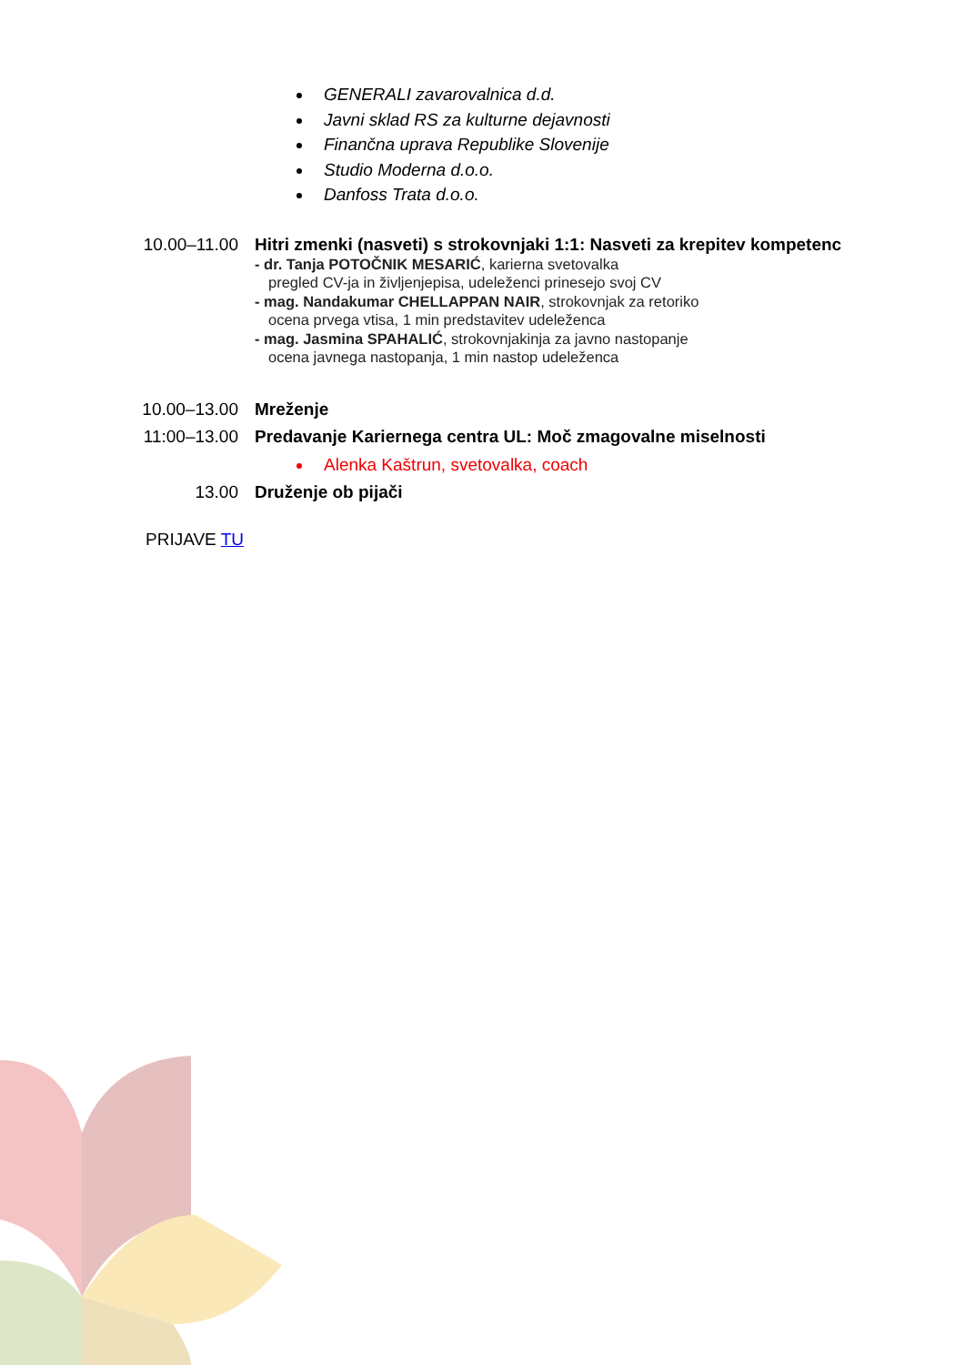GENERALI zavarovalnica d.d.
Javni sklad RS za kulturne dejavnosti
Finančna uprava Republike Slovenije
Studio Moderna d.o.o.
Danfoss Trata d.o.o.
10.00–11.00 Hitri zmenki (nasveti) s strokovnjaki 1:1: Nasveti za krepitev kompetenc
- dr. Tanja POTOČNIK MESARIĆ, karierna svetovalka
pregled CV-ja in življenjepisa, udeleženci prinesejo svoj CV
- mag. Nandakumar CHELLAPPAN NAIR, strokovnjak za retoriko
ocena prvega vtisa, 1 min predstavitev udeleženca
- mag. Jasmina SPAHALIĆ, strokovnjakinja za javno nastopanje
ocena javnega nastopanja, 1 min nastop udeleženca
10.00–13.00 Mreženje
11:00–13.00 Predavanje Kariernega centra UL: Moč zmagovalne miselnosti
Alenka Kaštrun, svetovalka, coach
13.00 Druženje ob pijači
PRIJAVE TU